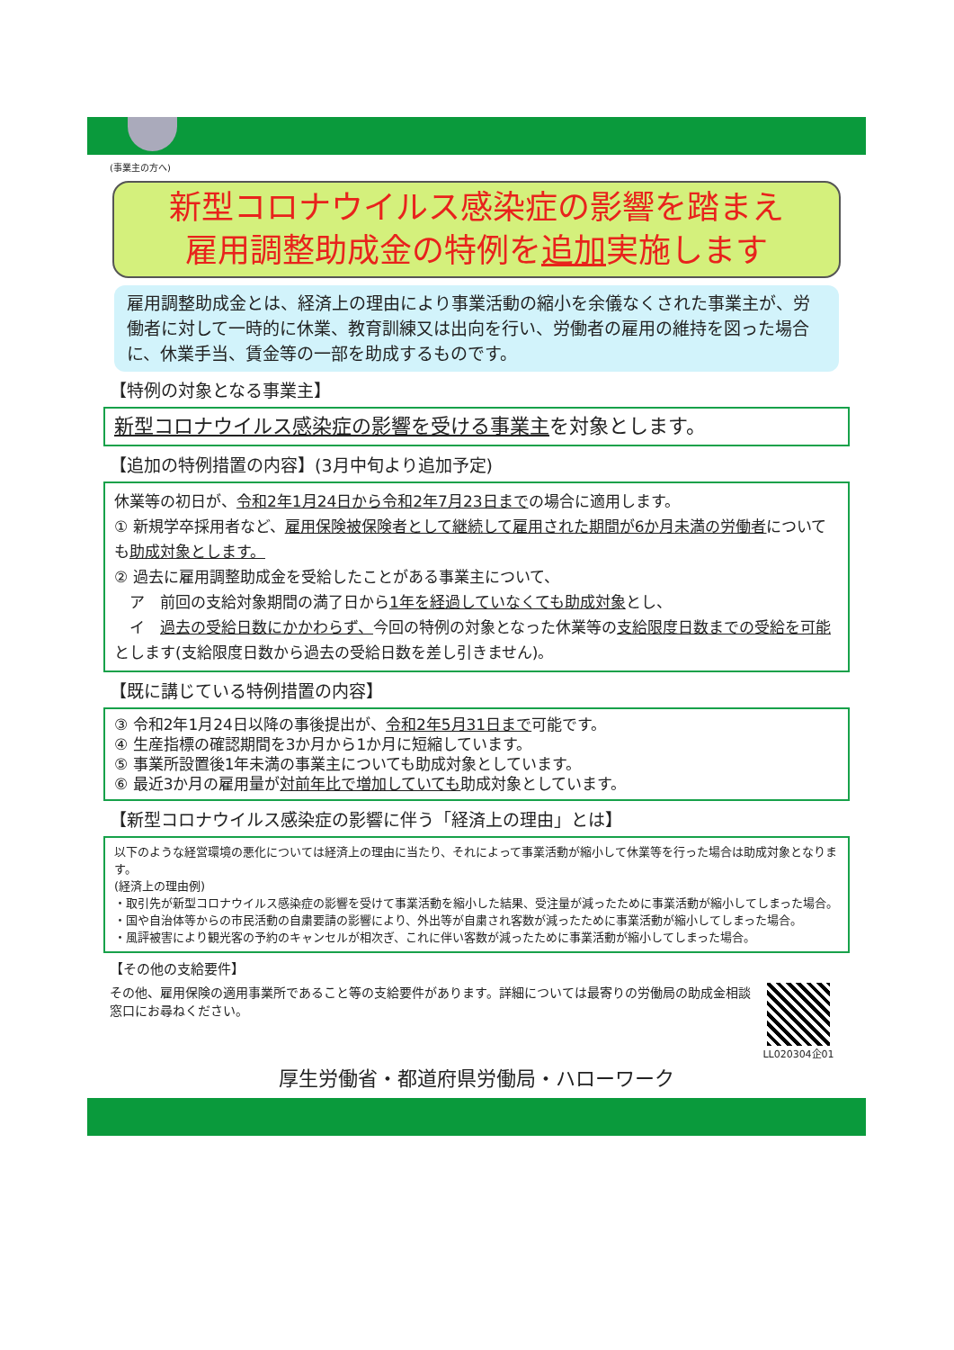(事業主の方へ)
新型コロナウイルス感染症の影響を踏まえ
雇用調整助成金の特例を追加実施します
雇用調整助成金とは、経済上の理由により事業活動の縮小を余儀なくされた事業主が、労働者に対して一時的に休業、教育訓練又は出向を行い、労働者の雇用の維持を図った場合に、休業手当、賃金等の一部を助成するものです。
【特例の対象となる事業主】
新型コロナウイルス感染症の影響を受ける事業主を対象とします。
【追加の特例措置の内容】(3月中旬より追加予定)
休業等の初日が、令和2年1月24日から令和2年7月23日までの場合に適用します。
① 新規学卒採用者など、雇用保険被保険者として継続して雇用された期間が6か月未満の労働者についても助成対象とします。
② 過去に雇用調整助成金を受給したことがある事業主について、
　ア　前回の支給対象期間の満了日から1年を経過していなくても助成対象とし、
　イ　過去の受給日数にかかわらず、今回の特例の対象となった休業等の支給限度日数までの受給を可能とします(支給限度日数から過去の受給日数を差し引きません)。
【既に講じている特例措置の内容】
③ 令和2年1月24日以降の事後提出が、令和2年5月31日まで可能です。
④ 生産指標の確認期間を3か月から1か月に短縮しています。
⑤ 事業所設置後1年未満の事業主についても助成対象としています。
⑥ 最近3か月の雇用量が対前年比で増加していても助成対象としています。
【新型コロナウイルス感染症の影響に伴う「経済上の理由」とは】
以下のような経営環境の悪化については経済上の理由に当たり、それによって事業活動が縮小して休業等を行った場合は助成対象となります。
(経済上の理由例)
・取引先が新型コロナウイルス感染症の影響を受けて事業活動を縮小した結果、受注量が減ったために事業活動が縮小してしまった場合。
・国や自治体等からの市民活動の自粛要請の影響により、外出等が自粛され客数が減ったために事業活動が縮小してしまった場合。
・風評被害により観光客の予約のキャンセルが相次ぎ、これに伴い客数が減ったために事業活動が縮小してしまった場合。
【その他の支給要件】
その他、雇用保険の適用事業所であること等の支給要件があります。詳細については最寄りの労働局の助成金相談窓口にお尋ねください。
LL020304企01
厚生労働省・都道府県労働局・ハローワーク